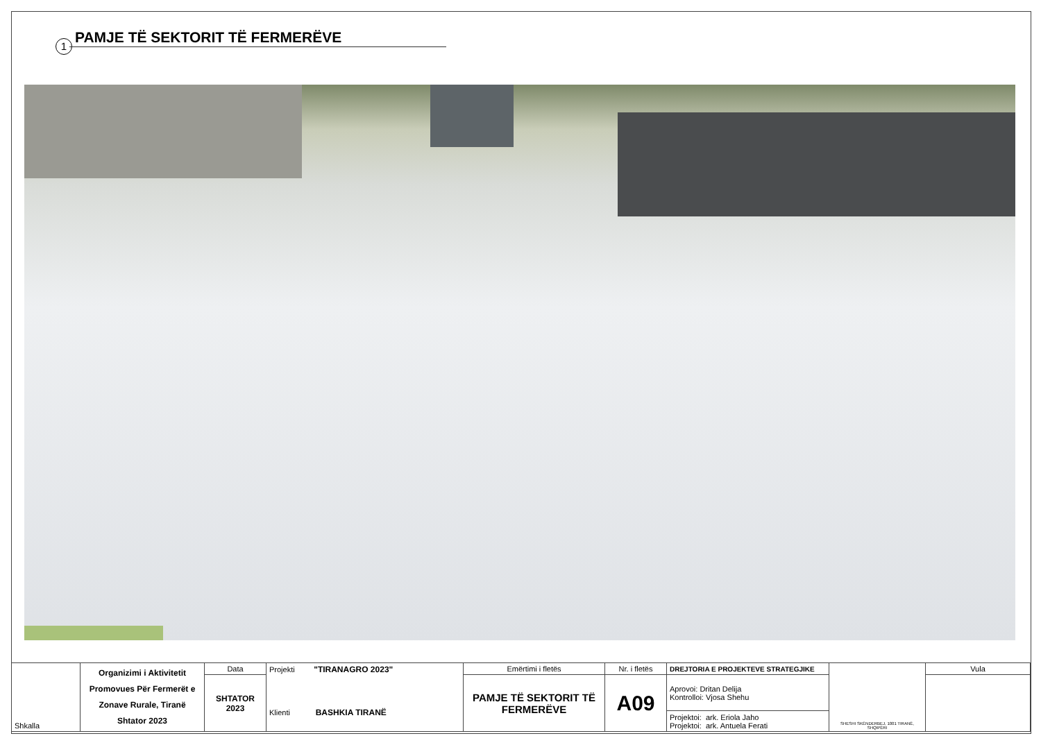1 PAMJE TË SEKTORIT TË FERMERËVE
| Shkalla | Organizimi i Aktivitetit Promovues Për Fermerët e Zonave Rurale, Tiranë Shtator 2023 | Data | Projekti "TIRANAGRO 2023" Klienti BASHKIA TIRANË | Emërtimi i fletës | Nr. i fletës | DREJTORIA E PROJEKTEVE STRATEGJIKE | SHESHI SKËNDERBEJ, 1001 TIRANË, SHQIPËRI | Vula |
| | | SHTATOR 2023 | | PAMJE TË SEKTORIT TË FERMERËVE | A09 | Aprovoi: Dritan Delija Kontrolloi: Vjosa Shehu | | |
| | | | | | | Projektoi: ark. Eriola Jaho Projektoi: ark. Antuela Ferati | | |